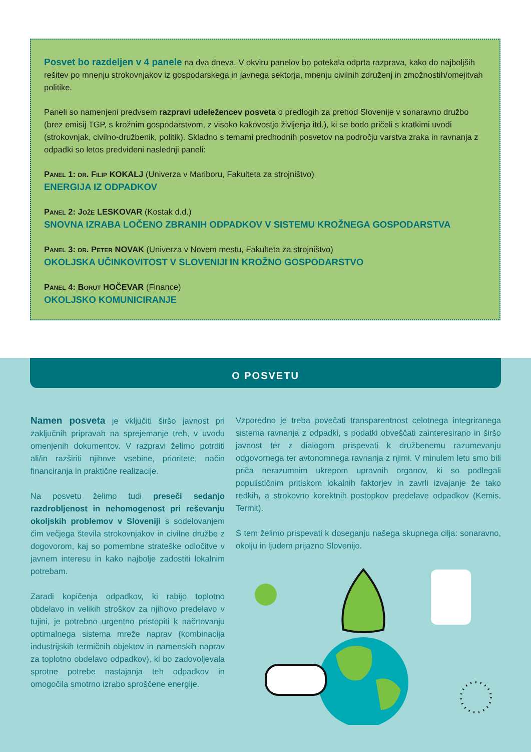Posvet bo razdeljen v 4 panele na dva dneva. V okviru panelov bo potekala odprta razprava, kako do najboljših rešitev po mnenju strokovnjakov iz gospodarskega in javnega sektorja, mnenju civilnih združenj in zmožnostih/omejitvah politike.
Paneli so namenjeni predvsem razpravi udeležencev posveta o predlogih za prehod Slovenije v sonaravno družbo (brez emisij TGP, s krožnim gospodarstvom, z visoko kakovostjo življenja itd.), ki se bodo pričeli s kratkimi uvodi (strokovnjak, civilno-družbenik, politik). Skladno s temami predhodnih posvetov na področju varstva zraka in ravnanja z odpadki so letos predvideni naslednji paneli:
Panel 1: dr. Filip KOKALJ (Univerza v Mariboru, Fakulteta za strojništvo)
ENERGIJA IZ ODPADKOV
Panel 2: Jože LESKOVAR (Kostak d.d.)
SNOVNA IZRABA LOČENO ZBRANIH ODPADKOV V SISTEMU KROŽNEGA GOSPODARSTVA
Panel 3: dr. Peter NOVAK (Univerza v Novem mestu, Fakulteta za strojništvo)
OKOLJSKA UČINKOVITOST V SLOVENIJI IN KROŽNO GOSPODARSTVO
Panel 4: Borut HOČEVAR (Finance)
OKOLJSKO KOMUNICIRANJE
O POSVETU
Namen posveta je vključiti širšo javnost pri zaključnih pripravah na sprejemanje treh, v uvodu omenjenih dokumentov. V razpravi želimo potrditi ali/in razširiti njihove vsebine, prioritete, način financiranja in praktične realizacije.
Na posvetu želimo tudi preseči sedanjo razdrobljenost in nehomogenost pri reševanju okoljskih problemov v Sloveniji s sodelovanjem čim večjega števila strokovnjakov in civilne družbe z dogovorom, kaj so pomembne strateške odločitve v javnem interesu in kako najbolje zadostiti lokalnim potrebam.
Zaradi kopičenja odpadkov, ki rabijo toplotno obdelavo in velikih stroškov za njihovo predelavo v tujini, je potrebno urgentno pristopiti k načrtovanju optimalnega sistema mreže naprav (kombinacija industrijskih termičnih objektov in namenskih naprav za toplotno obdelavo odpadkov), ki bo zadovoljevala sprotne potrebe nastajanja teh odpadkov in omogočila smotrno izrabo sproščene energije.
Vzporedno je treba povečati transparentnost celotnega integriranega sistema ravnanja z odpadki, s podatki obveščati zainteresirano in širšo javnost ter z dialogom prispevati k družbenemu razumevanju odgovornega ter avtonomnega ravnanja z njimi. V minulem letu smo bili priča nerazumnim ukrepom upravnih organov, ki so podlegali populističnim pritiskom lokalnih faktorjev in zavrli izvajanje že tako redkih, a strokovno korektnih postopkov predelave odpadkov (Kemis, Termit).
S tem želimo prispevati k doseganju našega skupnega cilja: sonaravno, okolju in ljudem prijazno Slovenijo.